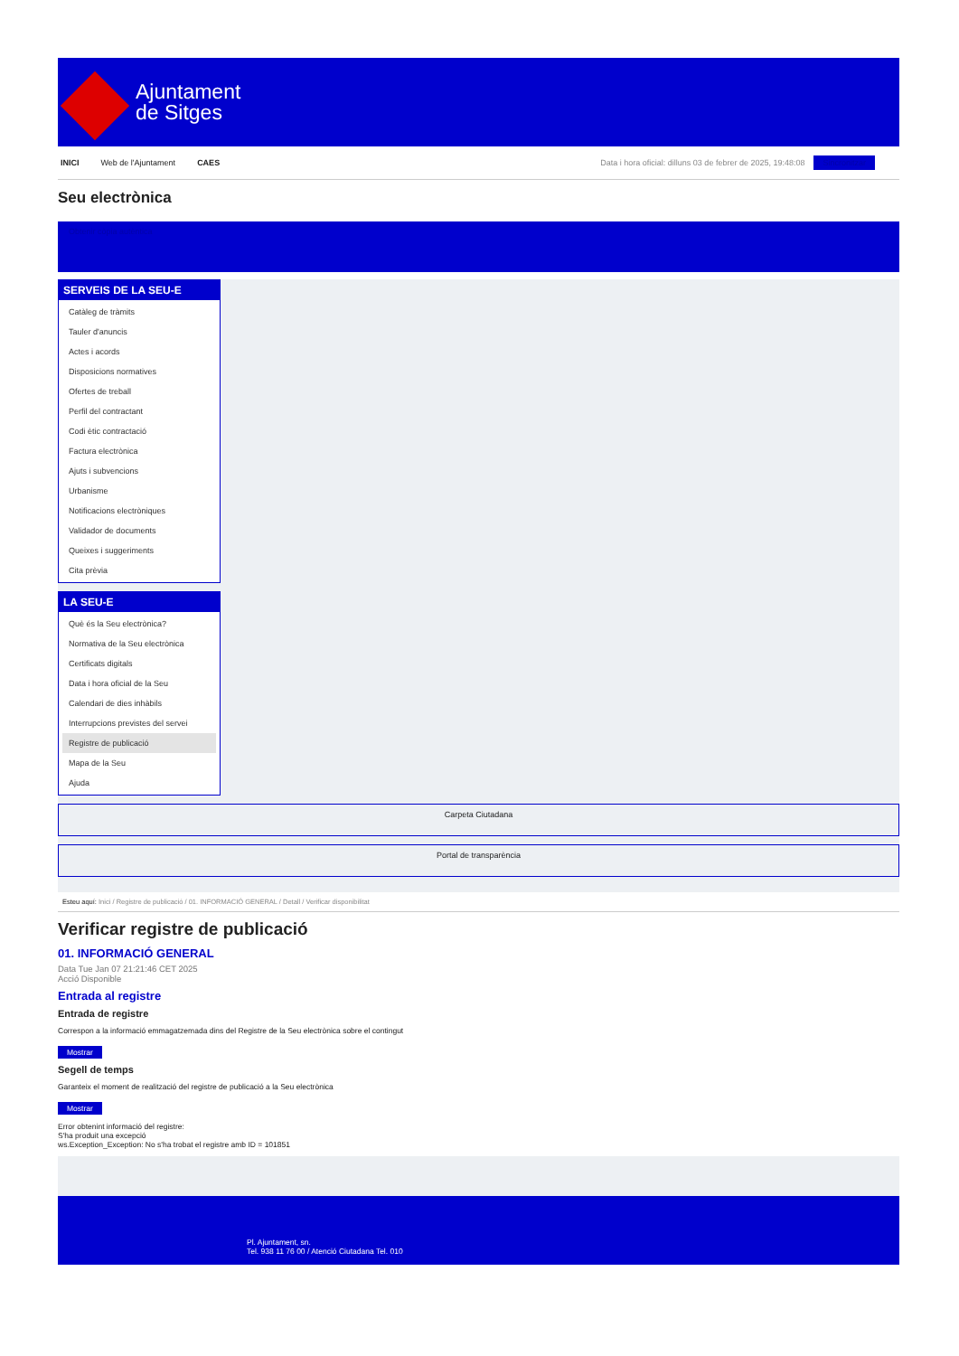Ajuntament
de Sitges
INICI Web de l'Ajuntament CAES Data i hora oficial: dilluns 03 de febrer de 2025, 19:48:08 Sincronitzar
Seu electrònica
Obtenir còpia autèntica
SERVEIS DE LA SEU-E
Catàleg de tràmits
Tauler d'anuncis
Actes i acords
Disposicions normatives
Ofertes de treball
Perfil del contractant
Codi ètic contractació
Factura electrònica
Ajuts i subvencions
Urbanisme
Notificacions electròniques
Validador de documents
Queixes i suggeriments
Cita prèvia
LA SEU-E
Què és la Seu electrònica?
Normativa de la Seu electrònica
Certificats digitals
Data i hora oficial de la Seu
Calendari de dies inhàbils
Interrupcions previstes del servei
Registre de publicació
Mapa de la Seu
Ajuda
Carpeta Ciutadana
Portal de transparència
Esteu aquí: Inici / Registre de publicació / 01. INFORMACIÓ GENERAL / Detall / Verificar disponibilitat
Verificar registre de publicació
01. INFORMACIÓ GENERAL
Data Tue Jan 07 21:21:46 CET 2025
Acció Disponible
Entrada al registre
Entrada de registre
Correspon a la informació emmagatzemada dins del Registre de la Seu electrònica sobre el contingut
Mostrar
Segell de temps
Garanteix el moment de realització del registre de publicació a la Seu electrònica
Mostrar
Error obtenint informació del registre:
S'ha produit una excepció
ws.Exception_Exception: No s'ha trobat el registre amb ID = 101851
Pl. Ajuntament, sn.
Tel. 938 11 76 00 / Atenció Ciutadana Tel. 010